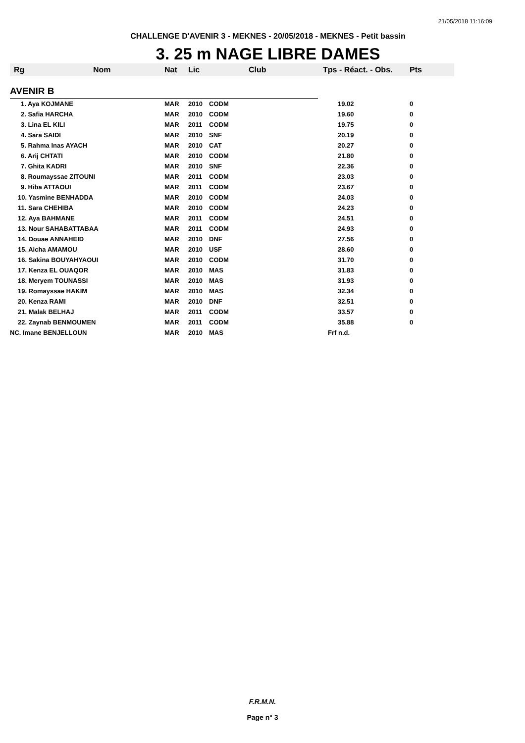21/05/2018 11:16:09
CHALLENGE D'AVENIR 3 - MEKNES - 20/05/2018 - MEKNES - Petit bassin
3. 25 m NAGE LIBRE DAMES
| Rg | Nom | Nat | Lic | Club | Tps - Réact. - Obs. | Pts |
| --- | --- | --- | --- | --- | --- | --- |
| AVENIR B | | | | | | |
| 1. Aya KOJMANE | | MAR | 2010 | CODM | 19.02 | 0 |
| 2. Safia HARCHA | | MAR | 2010 | CODM | 19.60 | 0 |
| 3. Lina EL KILI | | MAR | 2011 | CODM | 19.75 | 0 |
| 4. Sara SAIDI | | MAR | 2010 | SNF | 20.19 | 0 |
| 5. Rahma Inas AYACH | | MAR | 2010 | CAT | 20.27 | 0 |
| 6. Arij CHTATI | | MAR | 2010 | CODM | 21.80 | 0 |
| 7. Ghita KADRI | | MAR | 2010 | SNF | 22.36 | 0 |
| 8. Roumayssae ZITOUNI | | MAR | 2011 | CODM | 23.03 | 0 |
| 9. Hiba ATTAOUI | | MAR | 2011 | CODM | 23.67 | 0 |
| 10. Yasmine BENHADDA | | MAR | 2010 | CODM | 24.03 | 0 |
| 11. Sara CHEHIBA | | MAR | 2010 | CODM | 24.23 | 0 |
| 12. Aya BAHMANE | | MAR | 2011 | CODM | 24.51 | 0 |
| 13. Nour SAHABATTABAA | | MAR | 2011 | CODM | 24.93 | 0 |
| 14. Douae ANNAHEID | | MAR | 2010 | DNF | 27.56 | 0 |
| 15. Aicha AMAMOU | | MAR | 2010 | USF | 28.60 | 0 |
| 16. Sakina BOUYAHYAOUI | | MAR | 2010 | CODM | 31.70 | 0 |
| 17. Kenza EL OUAQOR | | MAR | 2010 | MAS | 31.83 | 0 |
| 18. Meryem TOUNASSI | | MAR | 2010 | MAS | 31.93 | 0 |
| 19. Romayssae HAKIM | | MAR | 2010 | MAS | 32.34 | 0 |
| 20. Kenza RAMI | | MAR | 2010 | DNF | 32.51 | 0 |
| 21. Malak BELHAJ | | MAR | 2011 | CODM | 33.57 | 0 |
| 22. Zaynab BENMOUMEN | | MAR | 2011 | CODM | 35.88 | 0 |
| NC. Imane BENJELLOUN | | MAR | 2010 | MAS | Frf n.d. | |
F.R.M.N.
Page n° 3